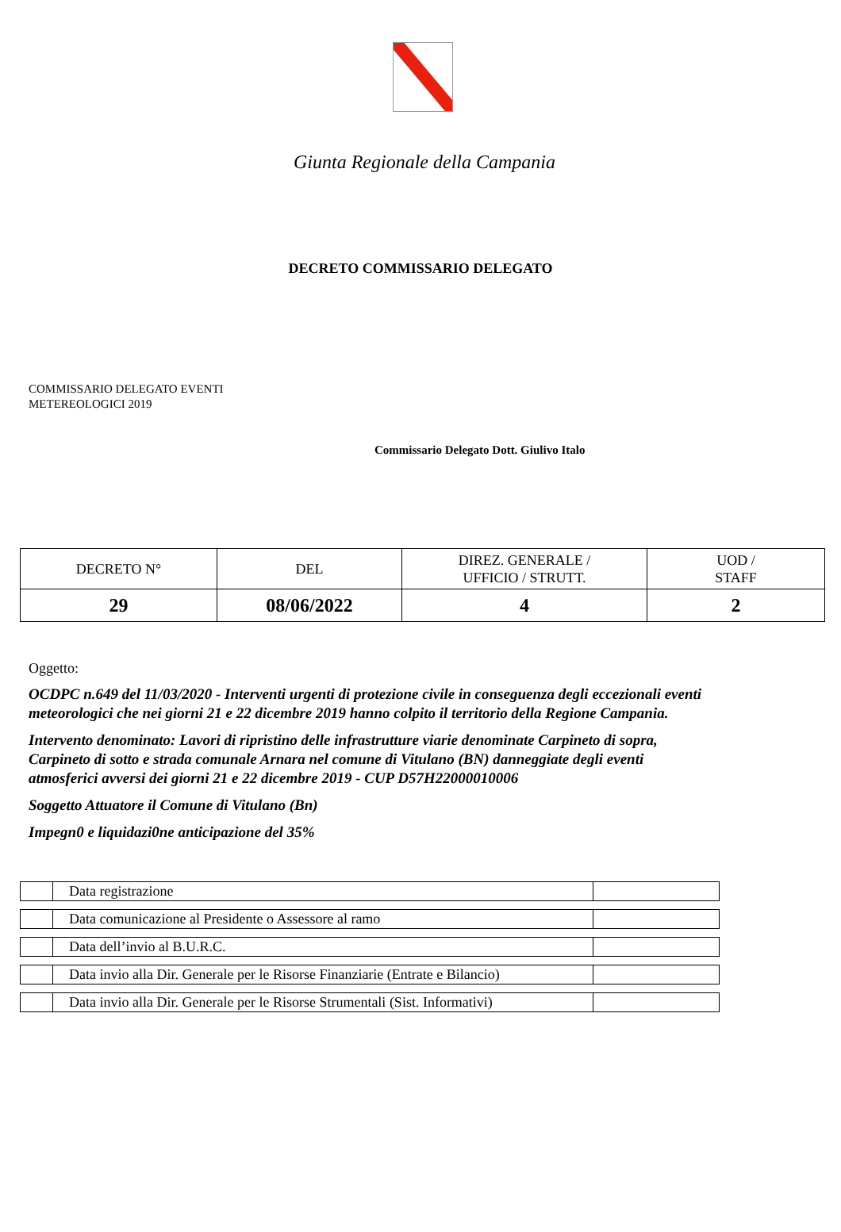Giunta Regionale della Campania
DECRETO COMMISSARIO DELEGATO
COMMISSARIO DELEGATO EVENTI
METEREOLOGICI 2019
Commissario Delegato Dott. Giulivo Italo
| DECRETO N° | DEL | DIREZ. GENERALE / UFFICIO / STRUTT. | UOD / STAFF |
| 29 | 08/06/2022 | 4 | 2 |
Oggetto:
OCDPC n.649 del 11/03/2020 - Interventi urgenti di protezione civile in conseguenza degli eccezionali eventi meteorologici che nei giorni 21 e 22 dicembre 2019 hanno colpito il territorio della Regione Campania.
Intervento denominato: Lavori di ripristino delle infrastrutture viarie denominate Carpineto di sopra, Carpineto di sotto e strada comunale Arnara nel comune di Vitulano (BN) danneggiate degli eventi atmosferici avversi dei giorni 21 e 22 dicembre 2019 - CUP D57H22000010006
Soggetto Attuatore il Comune di Vitulano (Bn)
Impegn0 e liquidazi0ne anticipazione del 35%
| | Data registrazione | |
| | Data comunicazione al Presidente o Assessore al ramo | |
| | Data dell’invio al B.U.R.C. | |
| | Data invio alla Dir. Generale per le Risorse Finanziarie (Entrate e Bilancio) | |
| | Data invio alla Dir. Generale per le Risorse Strumentali (Sist. Informativi) | |